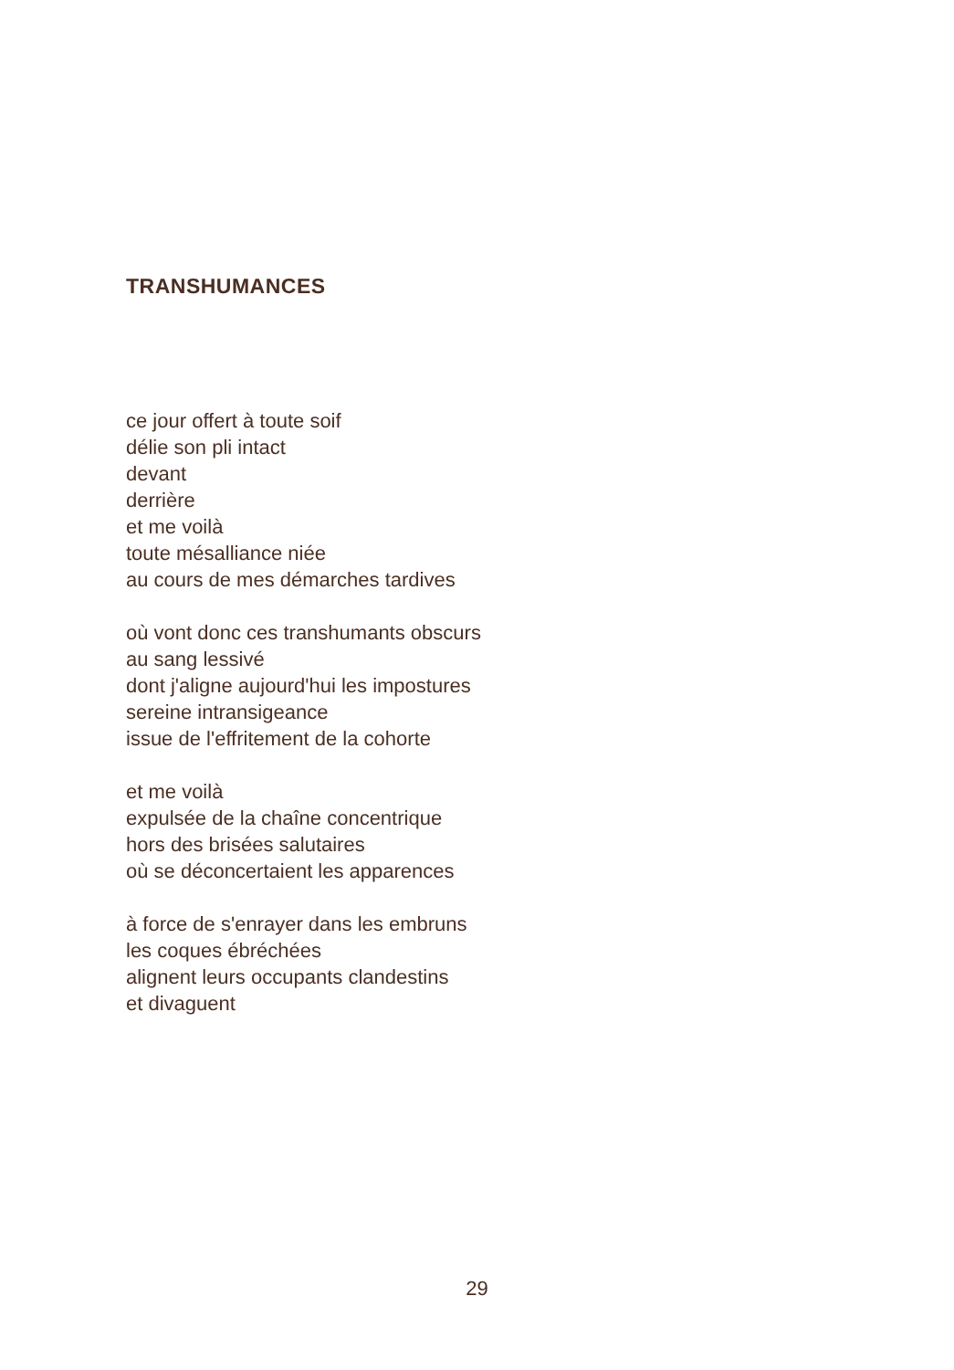TRANSHUMANCES
ce jour offert à toute soif
délie son pli intact
devant
derrière
et me voilà
toute mésalliance niée
au cours de mes démarches tardives
où vont donc ces transhumants obscurs
au sang lessivé
dont j'aligne aujourd'hui les impostures
sereine intransigeance
issue de l'effritement de la cohorte
et me voilà
expulsée de la chaîne concentrique
hors des brisées salutaires
où se déconcertaient les apparences
à force de s'enrayer dans les embruns
les coques ébréchées
alignent leurs occupants clandestins
et divaguent
29